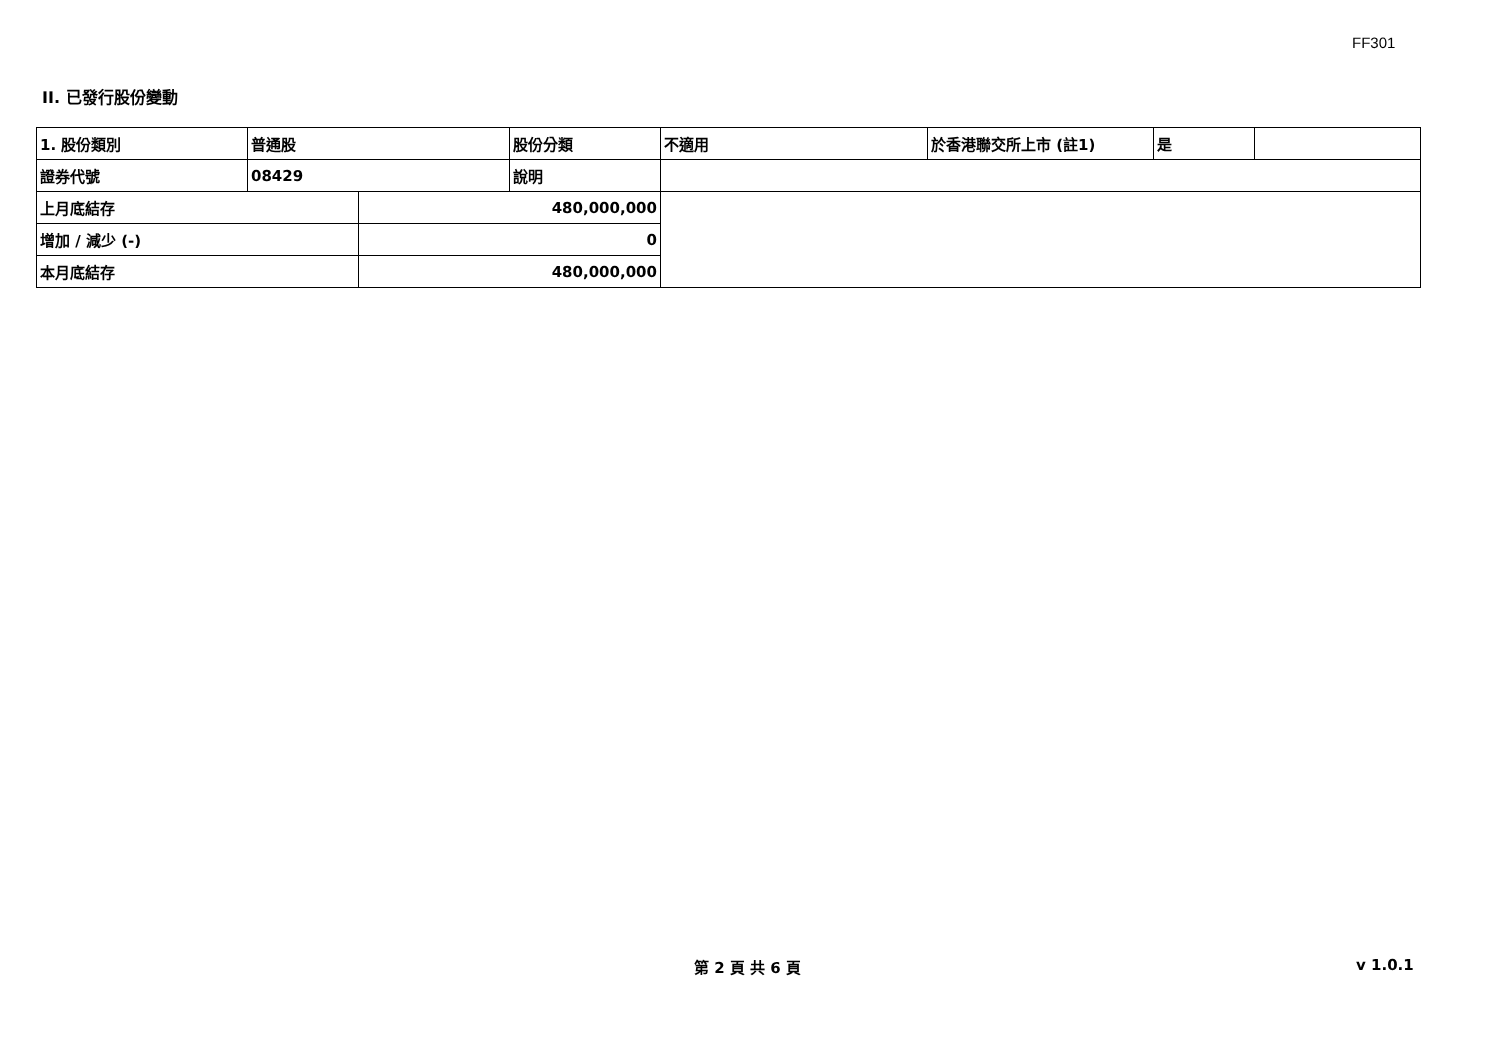FF301
II. 已發行股份變動
| 1. 股份類別 | 普通股 | | 股份分類 | 不適用 | 於香港聯交所上市 (註1) | 是 | |
| 證券代號 | 08429 | | 說明 | | | | |
| 上月底結存 | | 480,000,000 | | | | | |
| 增加 / 減少 (-) | | 0 | | | | | |
| 本月底結存 | | 480,000,000 | | | | | |
第 2 頁 共 6 頁 v 1.0.1